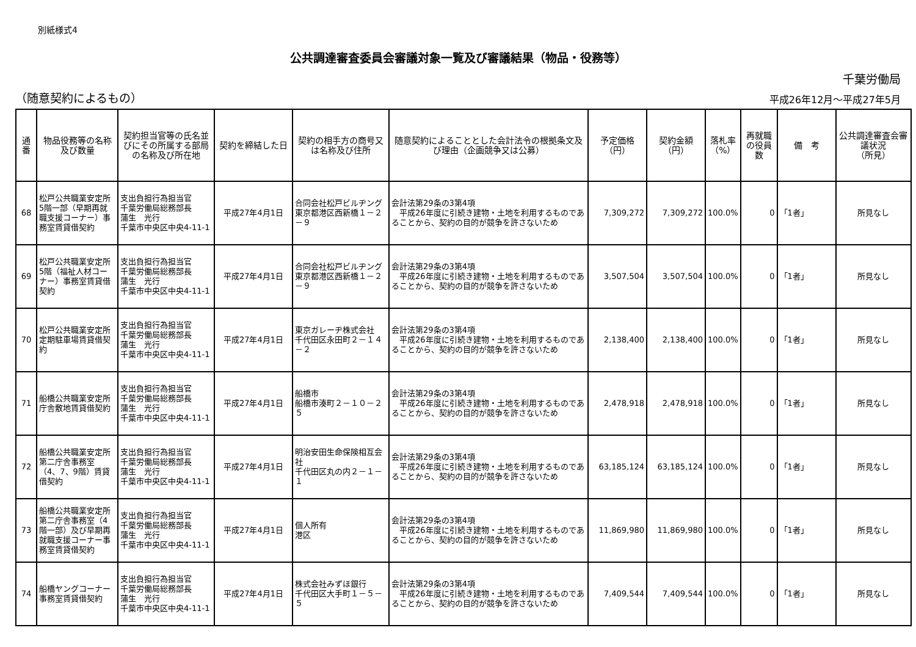別紙様式4
公共調達審査委員会審議対象一覧及び審議結果（物品・役務等）
千葉労働局
（随意契約によるもの） 平成26年12月～平成27年5月
| 通番 | 物品役務等の名称及び数量 | 契約担当官等の氏名並びにその所属する部局の名称及び所在地 | 契約を締結した日 | 契約の相手方の商号又は名称及び住所 | 随意契約によることとした会計法令の根拠条文及び理由（企画競争又は公募） | 予定価格 （円） | 契約金額 （円） | 落札率 （%） | 再就職の役員数 | 備 考 | 公共調達審査会審議状況 （所見） |
| --- | --- | --- | --- | --- | --- | --- | --- | --- | --- | --- | --- |
| 68 | 松戸公共職業安定所5階一部（早期再就職支援コーナー）事務室賃貸借契約 | 支出負担行為担当官 千葉労働局総務部長 蒲生 光行 千葉市中央区中央4-11-1 | 平成27年4月1日 | 合同会社松戸ビルヂング 東京都港区西新橋１－２－９ | 会計法第29条の3第4項 平成26年度に引続き建物・土地を利用するものであることから、契約の目的が競争を許さないため | 7,309,272 | 7,309,272 | 100.0% | 0 | 「1者」 | 所見なし |
| 69 | 松戸公共職業安定所5階（福祉人材コーナー）事務室賃貸借契約 | 支出負担行為担当官 千葉労働局総務部長 蒲生 光行 千葉市中央区中央4-11-1 | 平成27年4月1日 | 合同会社松戸ビルヂング 東京都港区西新橋１－２－９ | 会計法第29条の3第4項 平成26年度に引続き建物・土地を利用するものであることから、契約の目的が競争を許さないため | 3,507,504 | 3,507,504 | 100.0% | 0 | 「1者」 | 所見なし |
| 70 | 松戸公共職業安定所定期駐車場賃貸借契約 | 支出負担行為担当官 千葉労働局総務部長 蒲生 光行 千葉市中央区中央4-11-1 | 平成27年4月1日 | 東京ガレーヂ株式会社 千代田区永田町２－１４－２ | 会計法第29条の3第4項 平成26年度に引続き建物・土地を利用するものであることから、契約の目的が競争を許さないため | 2,138,400 | 2,138,400 | 100.0% | 0 | 「1者」 | 所見なし |
| 71 | 船橋公共職業安定所庁舎敷地賃貸借契約 | 支出負担行為担当官 千葉労働局総務部長 蒲生 光行 千葉市中央区中央4-11-1 | 平成27年4月1日 | 船橋市 船橋市湊町２－１０－２５ | 会計法第29条の3第4項 平成26年度に引続き建物・土地を利用するものであることから、契約の目的が競争を許さないため | 2,478,918 | 2,478,918 | 100.0% | 0 | 「1者」 | 所見なし |
| 72 | 船橋公共職業安定所第二庁舎事務室（4、7、9階）賃貸借契約 | 支出負担行為担当官 千葉労働局総務部長 蒲生 光行 千葉市中央区中央4-11-1 | 平成27年4月1日 | 明治安田生命保険相互会社 千代田区丸の内２－１－１ | 会計法第29条の3第4項 平成26年度に引続き建物・土地を利用するものであることから、契約の目的が競争を許さないため | 63,185,124 | 63,185,124 | 100.0% | 0 | 「1者」 | 所見なし |
| 73 | 船橋公共職業安定所第二庁舎事務室（4階一部）及び早期再就職支援コーナー事務室賃貸借契約 | 支出負担行為担当官 千葉労働局総務部長 蒲生 光行 千葉市中央区中央4-11-1 | 平成27年4月1日 | 個人所有 港区 | 会計法第29条の3第4項 平成26年度に引続き建物・土地を利用するものであることから、契約の目的が競争を許さないため | 11,869,980 | 11,869,980 | 100.0% | 0 | 「1者」 | 所見なし |
| 74 | 船橋ヤングコーナー事務室賃貸借契約 | 支出負担行為担当官 千葉労働局総務部長 蒲生 光行 千葉市中央区中央4-11-1 | 平成27年4月1日 | 株式会社みずほ銀行 千代田区大手町１－５－５ | 会計法第29条の3第4項 平成26年度に引続き建物・土地を利用するものであることから、契約の目的が競争を許さないため | 7,409,544 | 7,409,544 | 100.0% | 0 | 「1者」 | 所見なし |